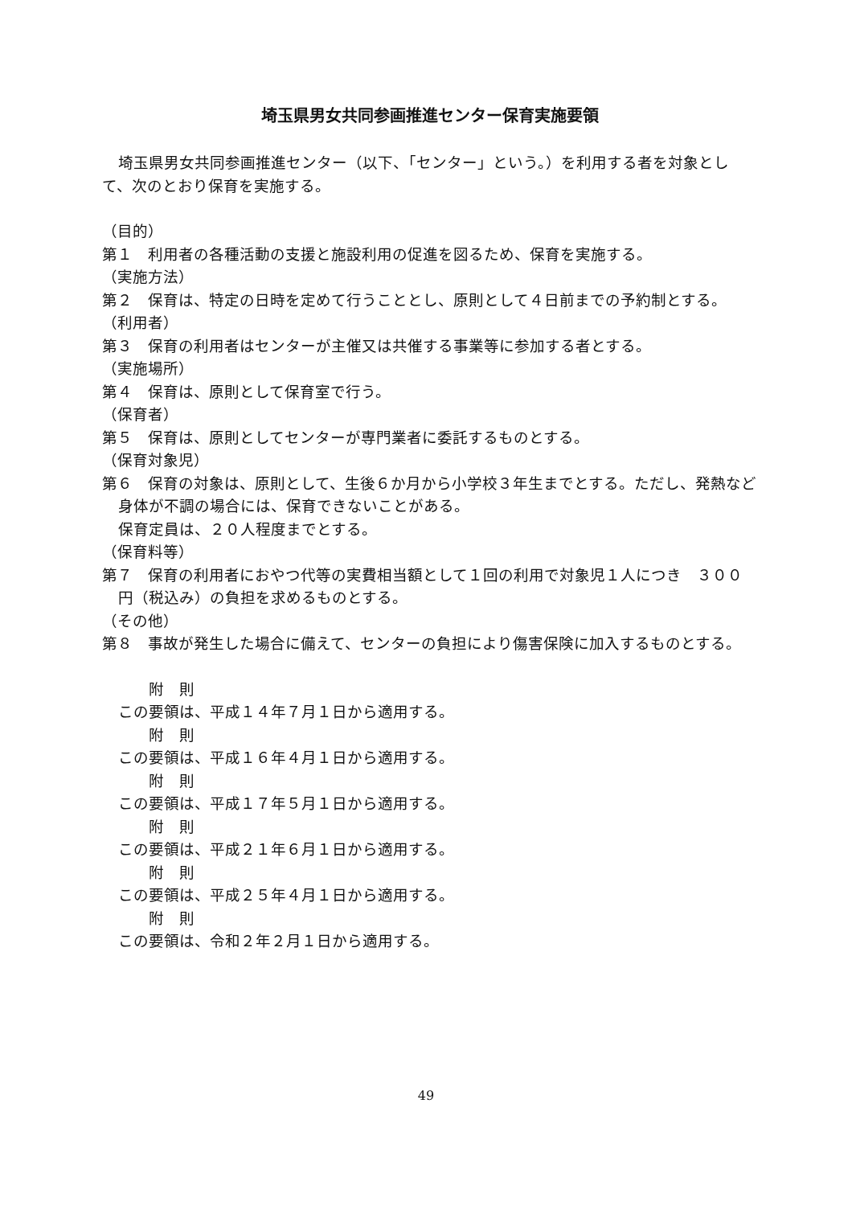埼玉県男女共同参画推進センター保育実施要領
埼玉県男女共同参画推進センター（以下、「センター」という。）を利用する者を対象とし
て、次のとおり保育を実施する。
（目的）
第１　利用者の各種活動の支援と施設利用の促進を図るため、保育を実施する。
（実施方法）
第２　保育は、特定の日時を定めて行うこととし、原則として４日前までの予約制とする。
（利用者）
第３　保育の利用者はセンターが主催又は共催する事業等に参加する者とする。
（実施場所）
第４　保育は、原則として保育室で行う。
（保育者）
第５　保育は、原則としてセンターが専門業者に委託するものとする。
（保育対象児）
第６　保育の対象は、原則として、生後６か月から小学校３年生までとする。ただし、発熱など身体が不調の場合には、保育できないことがある。
保育定員は、２０人程度までとする。
（保育料等）
第７　保育の利用者におやつ代等の実費相当額として１回の利用で対象児１人につき　３００円（税込み）の負担を求めるものとする。
（その他）
第８　事故が発生した場合に備えて、センターの負担により傷害保険に加入するものとする。
附　則
この要領は、平成１４年７月１日から適用する。
附　則
この要領は、平成１６年４月１日から適用する。
附　則
この要領は、平成１７年５月１日から適用する。
附　則
この要領は、平成２１年６月１日から適用する。
附　則
この要領は、平成２５年４月１日から適用する。
附　則
この要領は、令和２年２月１日から適用する。
49